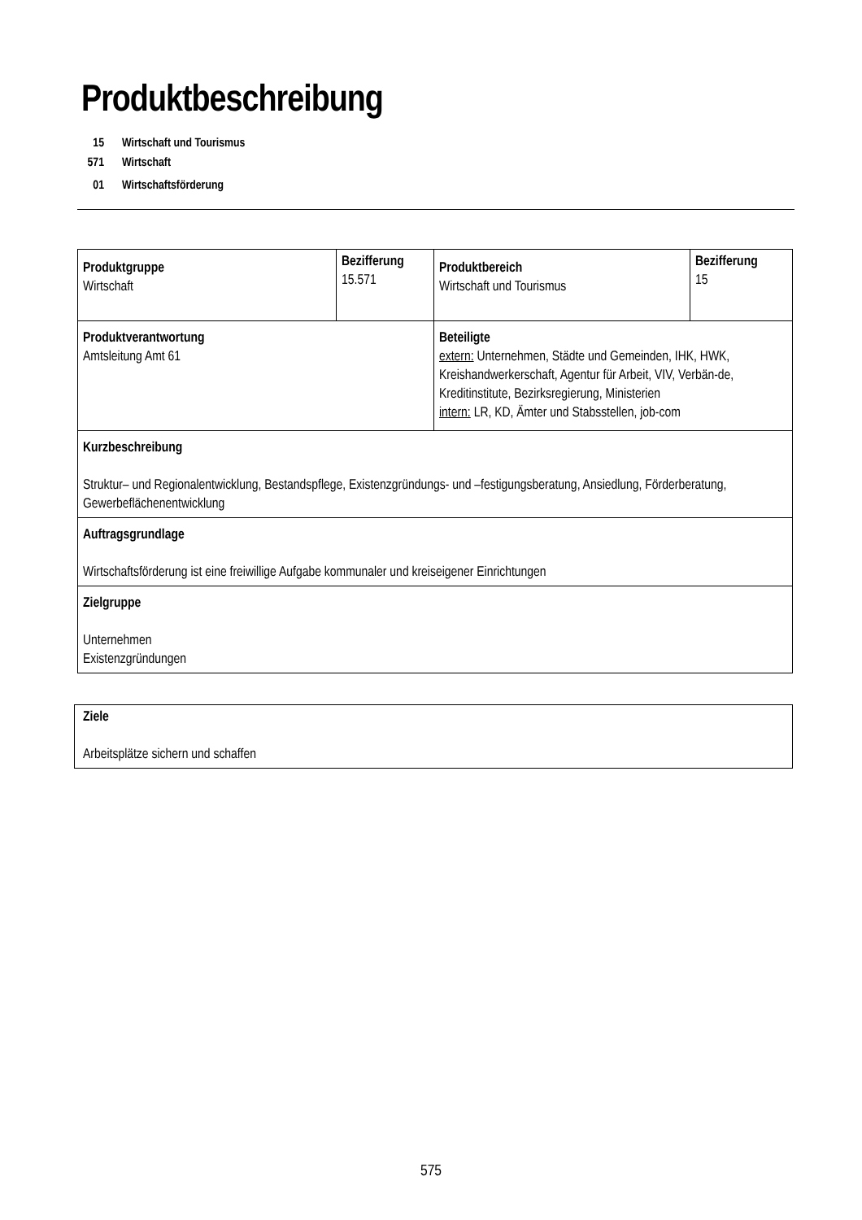Produktbeschreibung
15 Wirtschaft und Tourismus
571 Wirtschaft
01 Wirtschaftsförderung
| Produktgruppe Wirtschaft | Bezifferung 15.571 | Produktbereich Wirtschaft und Tourismus | Bezifferung 15 |
| Produktverantwortung Amtsleitung Amt 61 | | Beteiligte extern: Unternehmen, Städte und Gemeinden, IHK, HWK, Kreishandwerkerschaft, Agentur für Arbeit, VIV, Verbän-de, Kreditinstitute, Bezirksregierung, Ministerien intern: LR, KD, Ämter und Stabsstellen, job-com | |
| Kurzbeschreibung Struktur– und Regionalentwicklung, Bestandspflege, Existenzgründungs- und –festigungsberatung, Ansiedlung, Förderberatung, Gewerbeflächenentwicklung | | | |
| Auftragsgrundlage Wirtschaftsförderung ist eine freiwillige Aufgabe kommunaler und kreiseigener Einrichtungen | | | |
| Zielgruppe Unternehmen Existenzgründungen | | | |
| Ziele Arbeitsplätze sichern und schaffen |
575